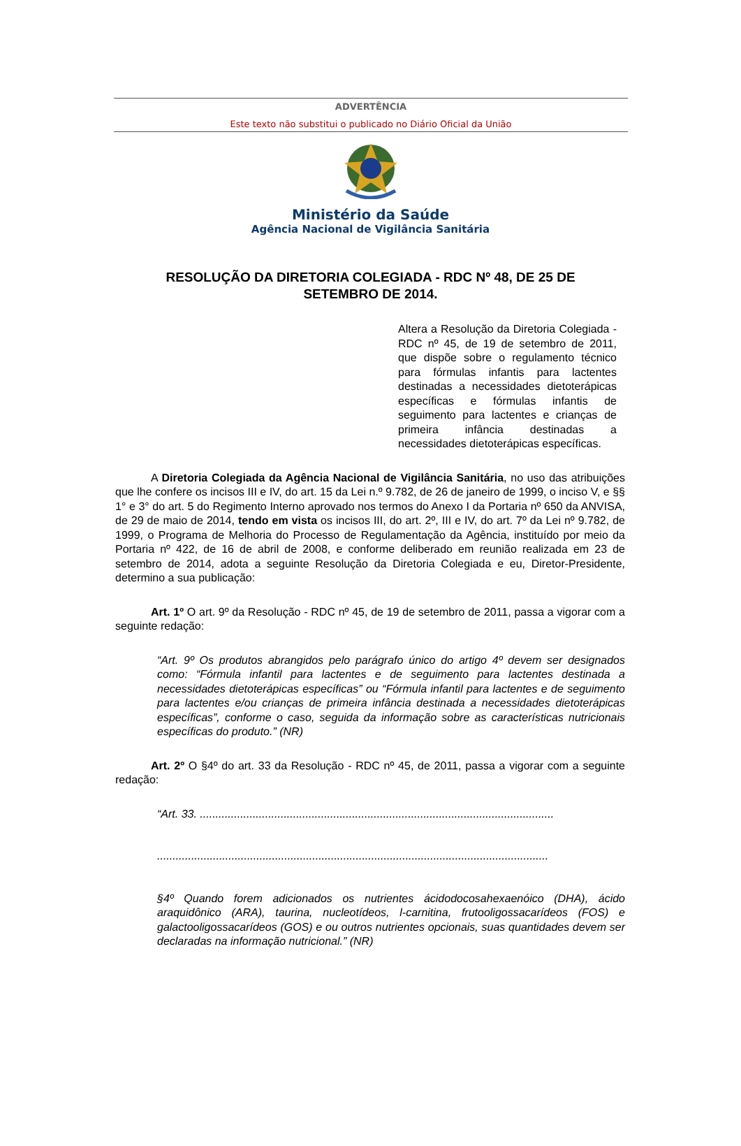ADVERTÊNCIA
Este texto não substitui o publicado no Diário Oficial da União
Ministério da Saúde
Agência Nacional de Vigilância Sanitária
RESOLUÇÃO DA DIRETORIA COLEGIADA - RDC Nº 48, DE 25 DE SETEMBRO DE 2014.
Altera a Resolução da Diretoria Colegiada - RDC nº 45, de 19 de setembro de 2011, que dispõe sobre o regulamento técnico para fórmulas infantis para lactentes destinadas a necessidades dietoterápicas específicas e fórmulas infantis de seguimento para lactentes e crianças de primeira infância destinadas a necessidades dietoterápicas específicas.
A Diretoria Colegiada da Agência Nacional de Vigilância Sanitária, no uso das atribuições que lhe confere os incisos III e IV, do art. 15 da Lei n.º 9.782, de 26 de janeiro de 1999, o inciso V, e §§ 1° e 3° do art. 5 do Regimento Interno aprovado nos termos do Anexo I da Portaria nº 650 da ANVISA, de 29 de maio de 2014, tendo em vista os incisos III, do art. 2º, III e IV, do art. 7º da Lei nº 9.782, de 1999, o Programa de Melhoria do Processo de Regulamentação da Agência, instituído por meio da Portaria nº 422, de 16 de abril de 2008, e conforme deliberado em reunião realizada em 23 de setembro de 2014, adota a seguinte Resolução da Diretoria Colegiada e eu, Diretor-Presidente, determino a sua publicação:
Art. 1º O art. 9º da Resolução - RDC nº 45, de 19 de setembro de 2011, passa a vigorar com a seguinte redação:
“Art. 9º Os produtos abrangidos pelo parágrafo único do artigo 4º devem ser designados como: “Fórmula infantil para lactentes e de seguimento para lactentes destinada a necessidades dietoterápicas específicas” ou “Fórmula infantil para lactentes e de seguimento para lactentes e/ou crianças de primeira infância destinada a necessidades dietoterápicas específicas”, conforme o caso, seguida da informação sobre as características nutricionais específicas do produto.” (NR)
Art. 2º O §4º do art. 33 da Resolução - RDC nº 45, de 2011, passa a vigorar com a seguinte redação:
“Art. 33. ..................................................................................................................
..............................................................................................................................
§4º Quando forem adicionados os nutrientes ácidodocosahexaenóico (DHA), ácido araquidônico (ARA), taurina, nucleotídeos, l-carnitina, frutooligossacarídeos (FOS) e galactooligossacarídeos (GOS) e ou outros nutrientes opcionais, suas quantidades devem ser declaradas na informação nutricional.” (NR)